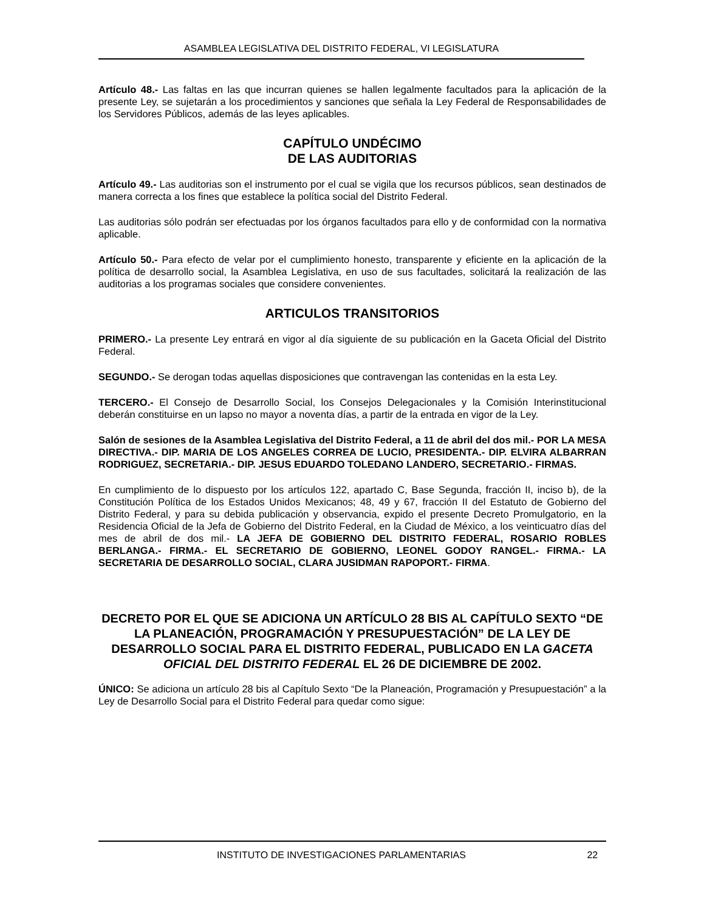ASAMBLEA LEGISLATIVA DEL DISTRITO FEDERAL, VI LEGISLATURA
Artículo 48.- Las faltas en las que incurran quienes se hallen legalmente facultados para la aplicación de la presente Ley, se sujetarán a los procedimientos y sanciones que señala la Ley Federal de Responsabilidades de los Servidores Públicos, además de las leyes aplicables.
CAPÍTULO UNDÉCIMO
DE LAS AUDITORIAS
Artículo 49.- Las auditorias son el instrumento por el cual se vigila que los recursos públicos, sean destinados de manera correcta a los fines que establece la política social del Distrito Federal.
Las auditorias sólo podrán ser efectuadas por los órganos facultados para ello y de conformidad con la normativa aplicable.
Artículo 50.- Para efecto de velar por el cumplimiento honesto, transparente y eficiente en la aplicación de la política de desarrollo social, la Asamblea Legislativa, en uso de sus facultades, solicitará la realización de las auditorias a los programas sociales que considere convenientes.
ARTICULOS TRANSITORIOS
PRIMERO.- La presente Ley entrará en vigor al día siguiente de su publicación en la Gaceta Oficial del Distrito Federal.
SEGUNDO.- Se derogan todas aquellas disposiciones que contravengan las contenidas en la esta Ley.
TERCERO.- El Consejo de Desarrollo Social, los Consejos Delegacionales y la Comisión Interinstitucional deberán constituirse en un lapso no mayor a noventa días, a partir de la entrada en vigor de la Ley.
Salón de sesiones de la Asamblea Legislativa del Distrito Federal, a 11 de abril del dos mil.- POR LA MESA DIRECTIVA.- DIP. MARIA DE LOS ANGELES CORREA DE LUCIO, PRESIDENTA.- DIP. ELVIRA ALBARRAN RODRIGUEZ, SECRETARIA.- DIP. JESUS EDUARDO TOLEDANO LANDERO, SECRETARIO.- FIRMAS.
En cumplimiento de lo dispuesto por los artículos 122, apartado C, Base Segunda, fracción II, inciso b), de la Constitución Política de los Estados Unidos Mexicanos; 48, 49 y 67, fracción II del Estatuto de Gobierno del Distrito Federal, y para su debida publicación y observancia, expido el presente Decreto Promulgatorio, en la Residencia Oficial de la Jefa de Gobierno del Distrito Federal, en la Ciudad de México, a los veinticuatro días del mes de abril de dos mil.- LA JEFA DE GOBIERNO DEL DISTRITO FEDERAL, ROSARIO ROBLES BERLANGA.- FIRMA.- EL SECRETARIO DE GOBIERNO, LEONEL GODOY RANGEL.- FIRMA.- LA SECRETARIA DE DESARROLLO SOCIAL, CLARA JUSIDMAN RAPOPORT.- FIRMA.
DECRETO POR EL QUE SE ADICIONA UN ARTÍCULO 28 BIS AL CAPÍTULO SEXTO “DE LA PLANEACIÓN, PROGRAMACIÓN Y PRESUPUESTACIÓN” DE LA LEY DE DESARROLLO SOCIAL PARA EL DISTRITO FEDERAL, PUBLICADO EN LA GACETA OFICIAL DEL DISTRITO FEDERAL EL 26 DE DICIEMBRE DE 2002.
ÚNICO: Se adiciona un artículo 28 bis al Capítulo Sexto “De la Planeación, Programación y Presupuestación” a la Ley de Desarrollo Social para el Distrito Federal para quedar como sigue:
INSTITUTO DE INVESTIGACIONES PARLAMENTARIAS 22